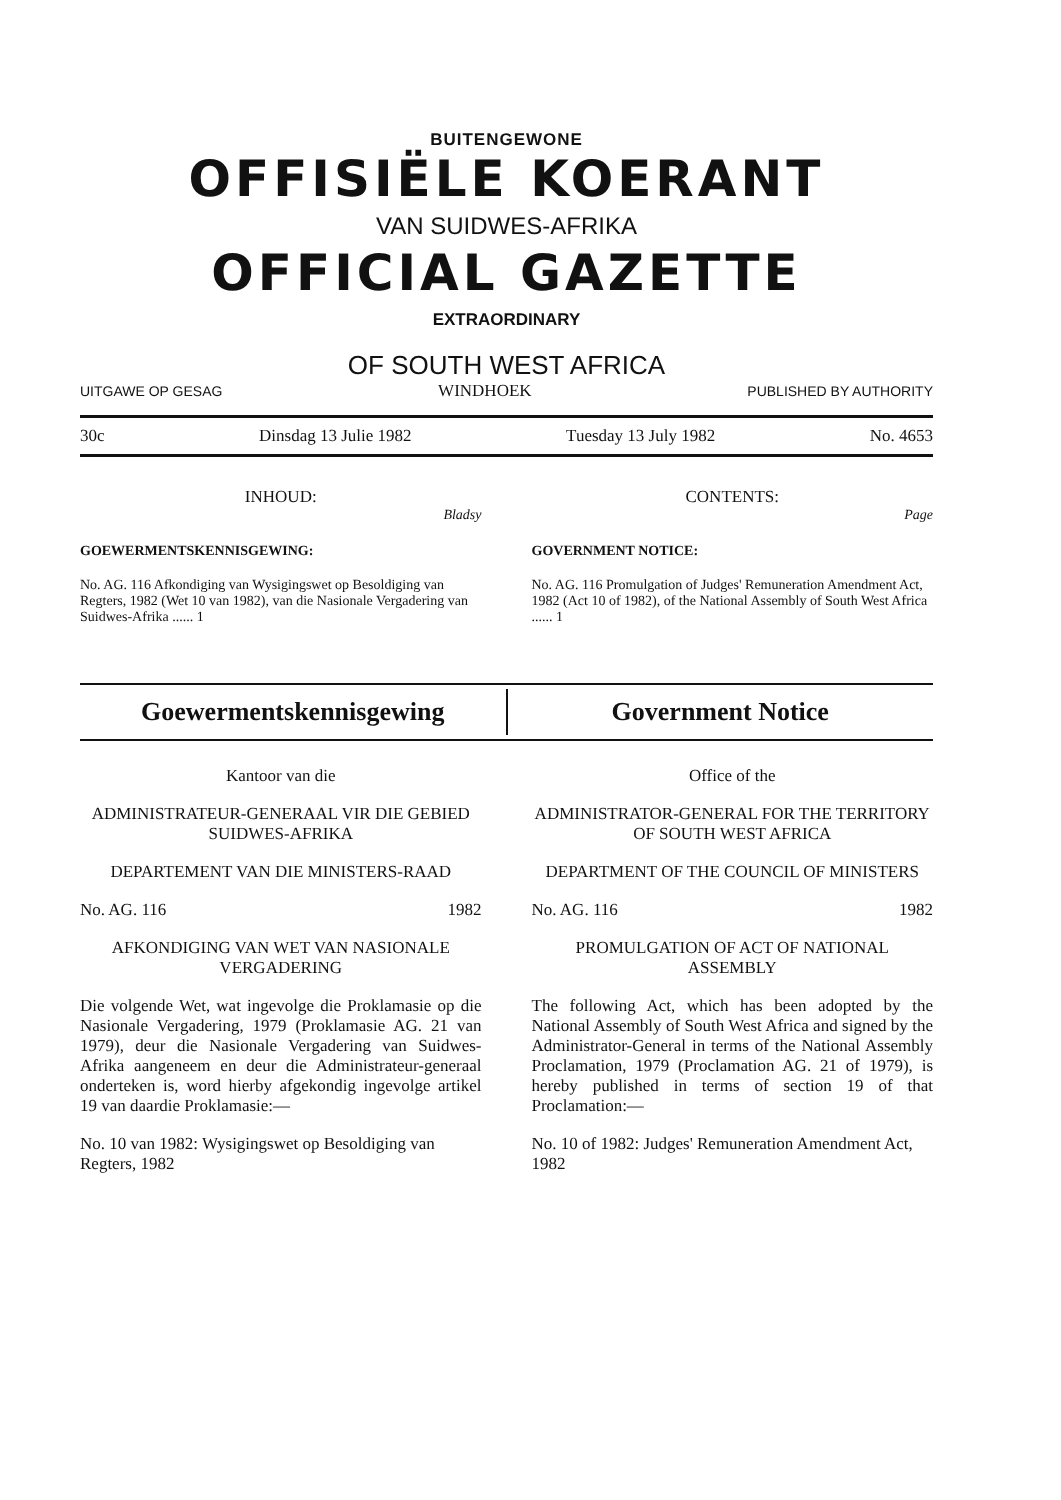BUITENGEWONE
OFFISIËLE KOERANT
VAN SUIDWES-AFRIKA
OFFICIAL GAZETTE
EXTRAORDINARY
OF SOUTH WEST AFRICA
UITGAWE OP GESAG WINDHOEK PUBLISHED BY AUTHORITY
30c Dinsdag 13 Julie 1982 Tuesday 13 July 1982 No. 4653
INHOUD:
Bladsy
GOEWERMENTSKENNISGEWING:
No. AG. 116 Afkondiging van Wysigingswet op Besoldiging van Regters, 1982 (Wet 10 van 1982), van die Nasionale Vergadering van Suidwes-Afrika ...... 1
CONTENTS:
Page
GOVERNMENT NOTICE:
No. AG. 116 Promulgation of Judges' Remuneration Amendment Act, 1982 (Act 10 of 1982), of the National Assembly of South West Africa ...... 1
Goewermentskennisgewing Government Notice
Kantoor van die
ADMINISTRATEUR-GENERAAL VIR DIE GEBIED SUIDWES-AFRIKA
DEPARTEMENT VAN DIE MINISTERS-RAAD
No. AG. 116 1982
AFKONDIGING VAN WET VAN NASIONALE VERGADERING
Die volgende Wet, wat ingevolge die Proklamasie op die Nasionale Vergadering, 1979 (Proklamasie AG. 21 van 1979), deur die Nasionale Vergadering van Suidwes-Afrika aangeneem en deur die Administrateur-generaal onderteken is, word hierby afgekondig ingevolge artikel 19 van daardie Proklamasie:—
No. 10 van 1982: Wysigingswet op Besoldiging van Regters, 1982
Office of the
ADMINISTRATOR-GENERAL FOR THE TERRITORY OF SOUTH WEST AFRICA
DEPARTMENT OF THE COUNCIL OF MINISTERS
No. AG. 116 1982
PROMULGATION OF ACT OF NATIONAL ASSEMBLY
The following Act, which has been adopted by the National Assembly of South West Africa and signed by the Administrator-General in terms of the National Assembly Proclamation, 1979 (Proclamation AG. 21 of 1979), is hereby published in terms of section 19 of that Proclamation:—
No. 10 of 1982: Judges' Remuneration Amendment Act, 1982